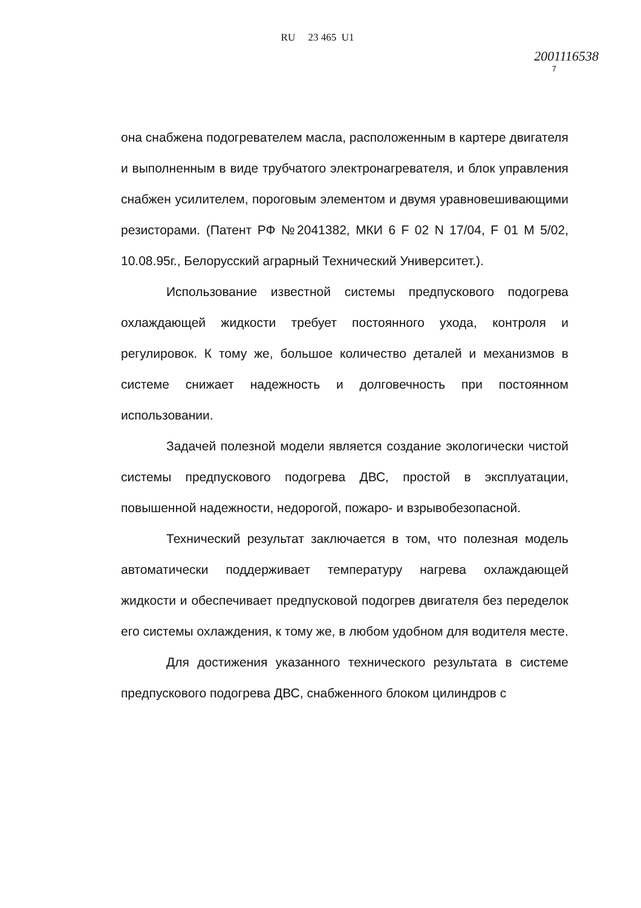RU 23 465 U1
2001116538
7
она снабжена подогревателем масла, расположенным в картере двигателя и выполненным в виде трубчатого электронагревателя, и блок управления снабжен усилителем, пороговым элементом и двумя уравновешивающими резисторами. (Патент РФ №2041382, МКИ 6 F 02 N 17/04, F 01 M 5/02, 10.08.95г., Белорусский аграрный Технический Университет.).
Использование известной системы предпускового подогрева охлаждающей жидкости требует постоянного ухода, контроля и регулировок. К тому же, большое количество деталей и механизмов в системе снижает надежность и долговечность при постоянном использовании.
Задачей полезной модели является создание экологически чистой системы предпускового подогрева ДВС, простой в эксплуатации, повышенной надежности, недорогой, пожаро- и взрывобезопасной.
Технический результат заключается в том, что полезная модель автоматически поддерживает температуру нагрева охлаждающей жидкости и обеспечивает предпусковой подогрев двигателя без переделок его системы охлаждения, к тому же, в любом удобном для водителя месте.
Для достижения указанного технического результата в системе предпускового подогрева ДВС, снабженного блоком цилиндров с